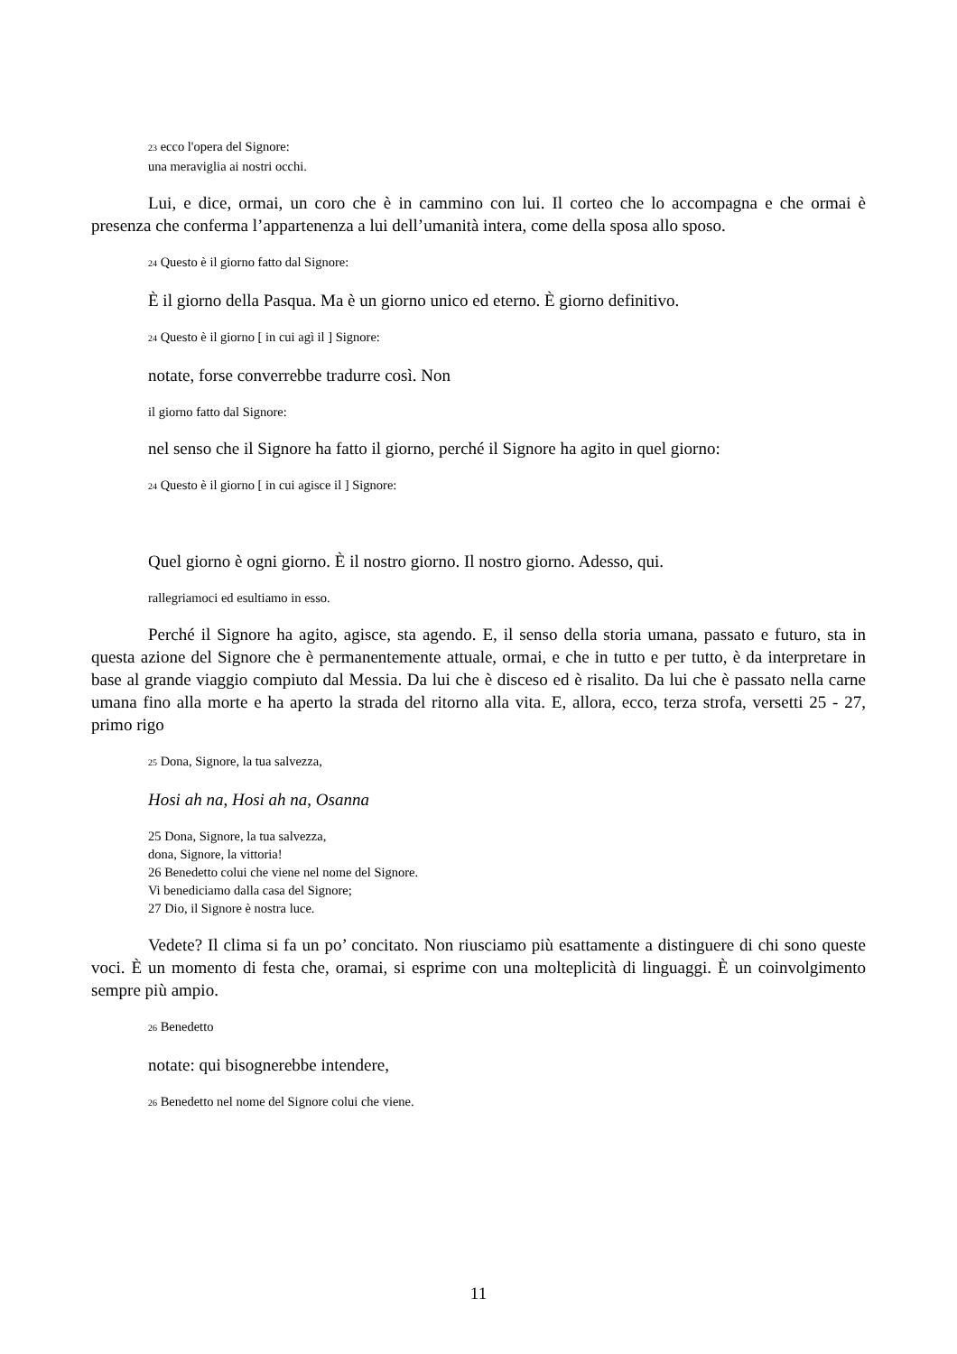23 ecco l'opera del Signore:
una meraviglia ai nostri occhi.
Lui, e dice, ormai, un coro che è in cammino con lui. Il corteo che lo accompagna e che ormai è presenza che conferma l’appartenenza a lui dell’umanità intera, come della sposa allo sposo.
24 Questo è il giorno fatto dal Signore:
È il giorno della Pasqua. Ma è un giorno unico ed eterno. È giorno definitivo.
24 Questo è il giorno [ in cui agì il ] Signore:
notate, forse converrebbe tradurre così. Non
il giorno fatto dal Signore:
nel senso che il Signore ha fatto il giorno, perché il Signore ha agito in quel giorno:
24 Questo è il giorno [ in cui agisce il ] Signore:
Quel giorno è ogni giorno. È il nostro giorno. Il nostro giorno. Adesso, qui.
rallegriamoci ed esultiamo in esso.
Perché il Signore ha agito, agisce, sta agendo. E, il senso della storia umana, passato e futuro, sta in questa azione del Signore che è permanentemente attuale, ormai, e che in tutto e per tutto, è da interpretare in base al grande viaggio compiuto dal Messia. Da lui che è disceso ed è risalito. Da lui che è passato nella carne umana fino alla morte e ha aperto la strada del ritorno alla vita. E, allora, ecco, terza strofa, versetti 25 - 27, primo rigo
25 Dona, Signore, la tua salvezza,
Hosi ah na, Hosi ah na, Osanna
25 Dona, Signore, la tua salvezza,
dona, Signore, la vittoria!
26 Benedetto colui che viene nel nome del Signore.
Vi benediciamo dalla casa del Signore;
27 Dio, il Signore è nostra luce.
Vedete? Il clima si fa un po’ concitato. Non riusciamo più esattamente a distinguere di chi sono queste voci. È un momento di festa che, oramai, si esprime con una molteplicità di linguaggi. È un coinvolgimento sempre più ampio.
26 Benedetto
notate: qui bisognerebbe intendere,
26 Benedetto nel nome del Signore colui che viene.
11